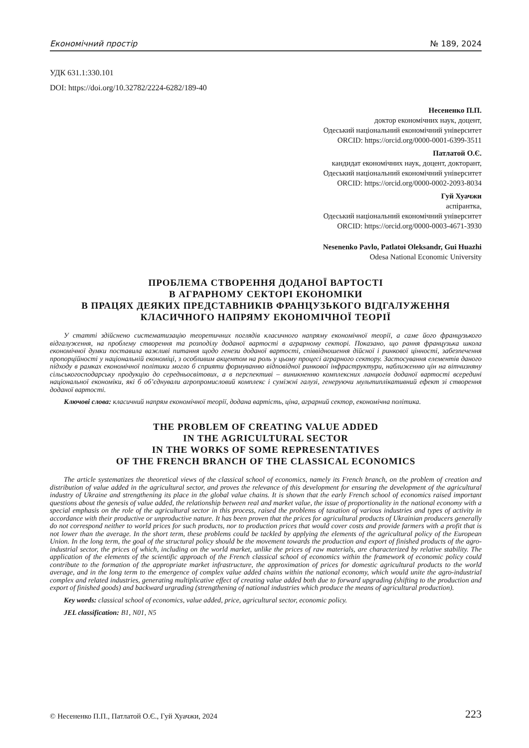Економічний простір № 189, 2024
УДК 631.1:330.101
DOI: https://doi.org/10.32782/2224-6282/189-40
Несененко П.П.
доктор економічних наук, доцент,
Одеський національний економічний університет
ORCID: https://orcid.org/0000-0001-6399-3511
Патлатой О.Є.
кандидат економічних наук, доцент, докторант,
Одеський національний економічний університет
ORCID: https://orcid.org/0000-0002-2093-8034
Гуй Хуачжи
аспірантка,
Одеський національний економічний університет
ORCID: https://orcid.org/0000-0003-4671-3930
Nesenenko Pavlo, Patlatoi Oleksandr, Gui Huazhi
Odesa National Economic University
ПРОБЛЕМА СТВОРЕННЯ ДОДАНОЇ ВАРТОСТІ
В АГРАРНОМУ СЕКТОРІ ЕКОНОМІКИ
В ПРАЦЯХ ДЕЯКИХ ПРЕДСТАВНИКІВ ФРАНЦУЗЬКОГО ВІДГАЛУЖЕННЯ
КЛАСИЧНОГО НАПРЯМУ ЕКОНОМІЧНОЇ ТЕОРІЇ
У статті здійснено систематизацію теоретичних поглядів класичного напряму економічної теорії, а саме його французького відгалуження, на проблему створення та розподілу доданої вартості в аграрному секторі. Показано, що рання французька школа економічної думки поставила важливі питання щодо генези доданої вартості, співвідношення дійсної і ринкової цінності, забезпечення пропорційності у національній економіці, з особливим акцентом на роль у цьому процесі аграрного сектору. Застосування елементів даного підходу в рамках економічної політики могло б сприяти формуванню відповідної ринкової інфраструктури, наближенню цін на вітчизняну сільськогосподарську продукцію до середньосвітових, а в перспективі – виникненню комплексних ланцюгів доданої вартості всередині національної економіки, які б об’єднували агропромисловий комплекс і суміжні галузі, генеруючи мультиплікативний ефект зі створення доданої вартості.
Ключові слова: класичний напрям економічної теорії, додана вартість, ціна, аграрний сектор, економічна політика.
THE PROBLEM OF CREATING VALUE ADDED
IN THE AGRICULTURAL SECTOR
IN THE WORKS OF SOME REPRESENTATIVES
OF THE FRENCH BRANCH OF THE CLASSICAL ECONOMICS
The article systematizes the theoretical views of the classical school of economics, namely its French branch, on the problem of creation and distribution of value added in the agricultural sector, and proves the relevance of this development for ensuring the development of the agricultural industry of Ukraine and strengthening its place in the global value chains. It is shown that the early French school of economics raised important questions about the genesis of value added, the relationship between real and market value, the issue of proportionality in the national economy with a special emphasis on the role of the agricultural sector in this process, raised the problems of taxation of various industries and types of activity in accordance with their productive or unproductive nature. It has been proven that the prices for agricultural products of Ukrainian producers generally do not correspond neither to world prices for such products, nor to production prices that would cover costs and provide farmers with a profit that is not lower than the average. In the short term, these problems could be tackled by applying the elements of the agricultural policy of the European Union. In the long term, the goal of the structural policy should be the movement towards the production and export of finished products of the agro-industrial sector, the prices of which, including on the world market, unlike the prices of raw materials, are characterized by relative stability. The application of the elements of the scientific approach of the French classical school of economics within the framework of economic policy could contribute to the formation of the appropriate market infrastructure, the approximation of prices for domestic agricultural products to the world average, and in the long term to the emergence of complex value added chains within the national economy, which would unite the agro-industrial complex and related industries, generating multiplicative effect of creating value added both due to forward upgrading (shifting to the production and export of finished goods) and backward urgrading (strengthening of national industries which produce the means of agricultural production).
Key words: classical school of economics, value added, price, agricultural sector, economic policy.
JEL classification: B1, N01, N5
© Несененко П.П., Патлатой О.Є., Гуй Хуачжи, 2024 223